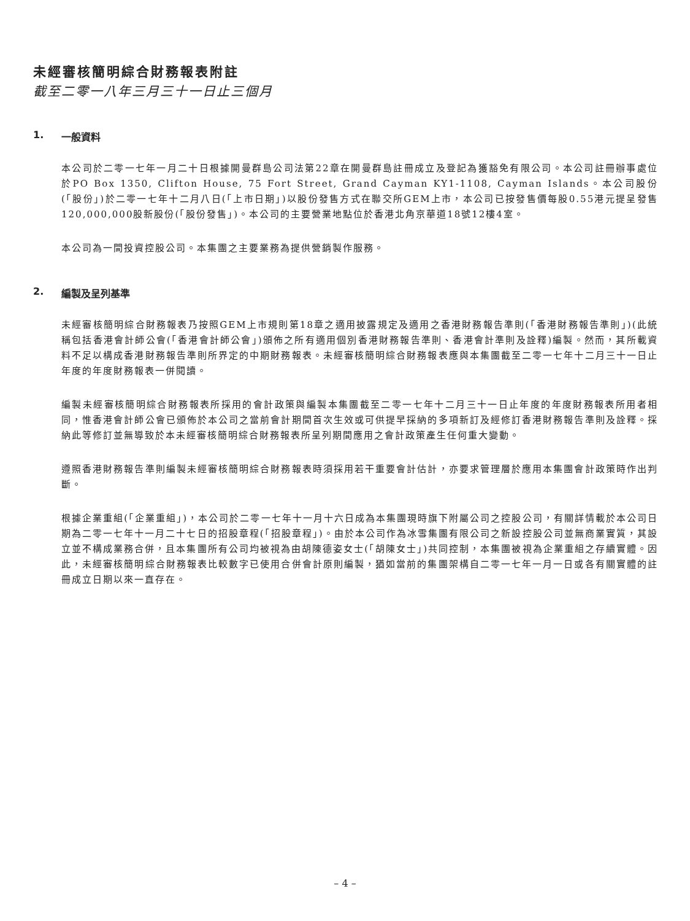未經審核簡明綜合財務報表附註
截至二零一八年三月三十一日止三個月
1. 一般資料
本公司於二零一七年一月二十日根據開曼群島公司法第22章在開曼群島註冊成立及登記為獲豁免有限公司。本公司註冊辦事處位於PO Box 1350, Clifton House, 75 Fort Street, Grand Cayman KY1-1108, Cayman Islands。本公司股份(「股份」)於二零一七年十二月八日(「上市日期」)以股份發售方式在聯交所GEM上市，本公司已按發售價每股0.55港元提呈發售120,000,000股新股份(「股份發售」)。本公司的主要營業地點位於香港北角京華道18號12樓4室。
本公司為一間投資控股公司。本集團之主要業務為提供營銷製作服務。
2. 編製及呈列基準
未經審核簡明綜合財務報表乃按照GEM上市規則第18章之適用披露規定及適用之香港財務報告準則(「香港財務報告準則」)(此統稱包括香港會計師公會(「香港會計師公會」)頒佈之所有適用個別香港財務報告準則、香港會計準則及詮釋)編製。然而，其所載資料不足以構成香港財務報告準則所界定的中期財務報表。未經審核簡明綜合財務報表應與本集團截至二零一七年十二月三十一日止年度的年度財務報表一併閱讀。
編製未經審核簡明綜合財務報表所採用的會計政策與編製本集團截至二零一七年十二月三十一日止年度的年度財務報表所用者相同，惟香港會計師公會已頒佈於本公司之當前會計期間首次生效或可供提早採納的多項新訂及經修訂香港財務報告準則及詮釋。採納此等修訂並無導致於本未經審核簡明綜合財務報表所呈列期間應用之會計政策產生任何重大變動。
遵照香港財務報告準則編製未經審核簡明綜合財務報表時須採用若干重要會計估計，亦要求管理層於應用本集團會計政策時作出判斷。
根據企業重組(「企業重組」)，本公司於二零一七年十一月十六日成為本集團現時旗下附屬公司之控股公司，有關詳情載於本公司日期為二零一七年十一月二十七日的招股章程(「招股章程」)。由於本公司作為冰雪集團有限公司之新設控股公司並無商業實質，其設立並不構成業務合併，且本集團所有公司均被視為由胡陳德姿女士(「胡陳女士」)共同控制，本集團被視為企業重組之存續實體。因此，未經審核簡明綜合財務報表比較數字已使用合併會計原則編製，猶如當前的集團架構自二零一七年一月一日或各有關實體的註冊成立日期以來一直存在。
– 4 –